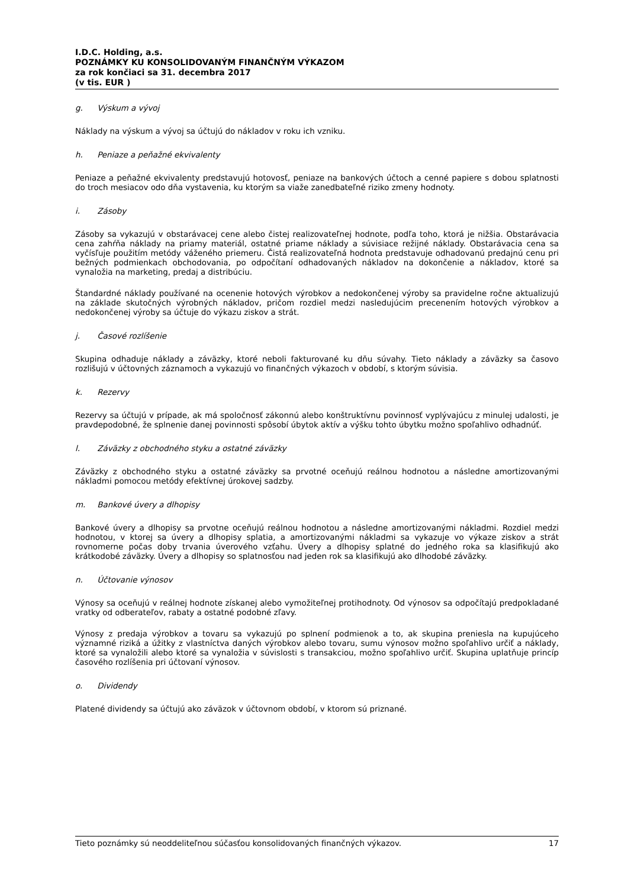I.D.C. Holding, a.s.
POZNÁMKY KU KONSOLIDOVANÝM FINANČNÝM VÝKAZOM
za rok končiaci sa 31. decembra 2017
(v tis. EUR )
g. Výskum a vývoj
Náklady na výskum a vývoj sa účtujú do nákladov v roku ich vzniku.
h. Peniaze a peňažné ekvivalenty
Peniaze a peňažné ekvivalenty predstavujú hotovosť, peniaze na bankových účtoch a cenné papiere s dobou splatnosti do troch mesiacov odo dňa vystavenia, ku ktorým sa viaže zanedbateľné riziko zmeny hodnoty.
i. Zásoby
Zásoby sa vykazujú v obstarávacej cene alebo čistej realizovateľnej hodnote, podľa toho, ktorá je nižšia. Obstarávacia cena zahŕňa náklady na priamy materiál, ostatné priame náklady a súvisiace režijné náklady. Obstarávacia cena sa vyčísľuje použitím metódy váženého priemeru. Čistá realizovateľná hodnota predstavuje odhadovanú predajnú cenu pri bežných podmienkach obchodovania, po odpočítaní odhadovaných nákladov na dokončenie a nákladov, ktoré sa vynaložia na marketing, predaj a distribúciu.
Štandardné náklady používané na ocenenie hotových výrobkov a nedokončenej výroby sa pravidelne ročne aktualizujú na základe skutočných výrobných nákladov, pričom rozdiel medzi nasledujúcim precenením hotových výrobkov a nedokončenej výroby sa účtuje do výkazu ziskov a strát.
j. Časové rozlíšenie
Skupina odhaduje náklady a záväzky, ktoré neboli fakturované ku dňu súvahy. Tieto náklady a záväzky sa časovo rozlišujú v účtovných záznamoch a vykazujú vo finančných výkazoch v období, s ktorým súvisia.
k. Rezervy
Rezervy sa účtujú v prípade, ak má spoločnosť zákonnú alebo konštruktívnu povinnosť vyplývajúcu z minulej udalosti, je pravdepodobné, že splnenie danej povinnosti spôsobí úbytok aktív a výšku tohto úbytku možno spoľahlivo odhadnúť.
l. Záväzky z obchodného styku a ostatné záväzky
Záväzky z obchodného styku a ostatné záväzky sa prvotné oceňujú reálnou hodnotou a následne amortizovanými nákladmi pomocou metódy efektívnej úrokovej sadzby.
m. Bankové úvery a dlhopisy
Bankové úvery a dlhopisy sa prvotne oceňujú reálnou hodnotou a následne amortizovanými nákladmi. Rozdiel medzi hodnotou, v ktorej sa úvery a dlhopisy splatia, a amortizovanými nákladmi sa vykazuje vo výkaze ziskov a strát rovnomerne počas doby trvania úverového vzťahu. Úvery a dlhopisy splatné do jedného roka sa klasifikujú ako krátkodobé záväzky. Úvery a dlhopisy so splatnosťou nad jeden rok sa klasifikujú ako dlhodobé záväzky.
n. Účtovanie výnosov
Výnosy sa oceňujú v reálnej hodnote získanej alebo vymožiteľnej protihodnoty. Od výnosov sa odpočítajú predpokladané vratky od odberateľov, rabaty a ostatné podobné zľavy.
Výnosy z predaja výrobkov a tovaru sa vykazujú po splnení podmienok a to, ak skupina preniesla na kupujúceho významné riziká a úžitky z vlastníctva daných výrobkov alebo tovaru, sumu výnosov možno spoľahlivo určiť a náklady, ktoré sa vynaložili alebo ktoré sa vynaložia v súvislosti s transakciou, možno spoľahlivo určiť. Skupina uplatňuje princíp časového rozlíšenia pri účtovaní výnosov.
o. Dividendy
Platené dividendy sa účtujú ako záväzok v účtovnom období, v ktorom sú priznané.
Tieto poznámky sú neoddeliteľnou súčasťou konsolidovaných finančných výkazov. 17